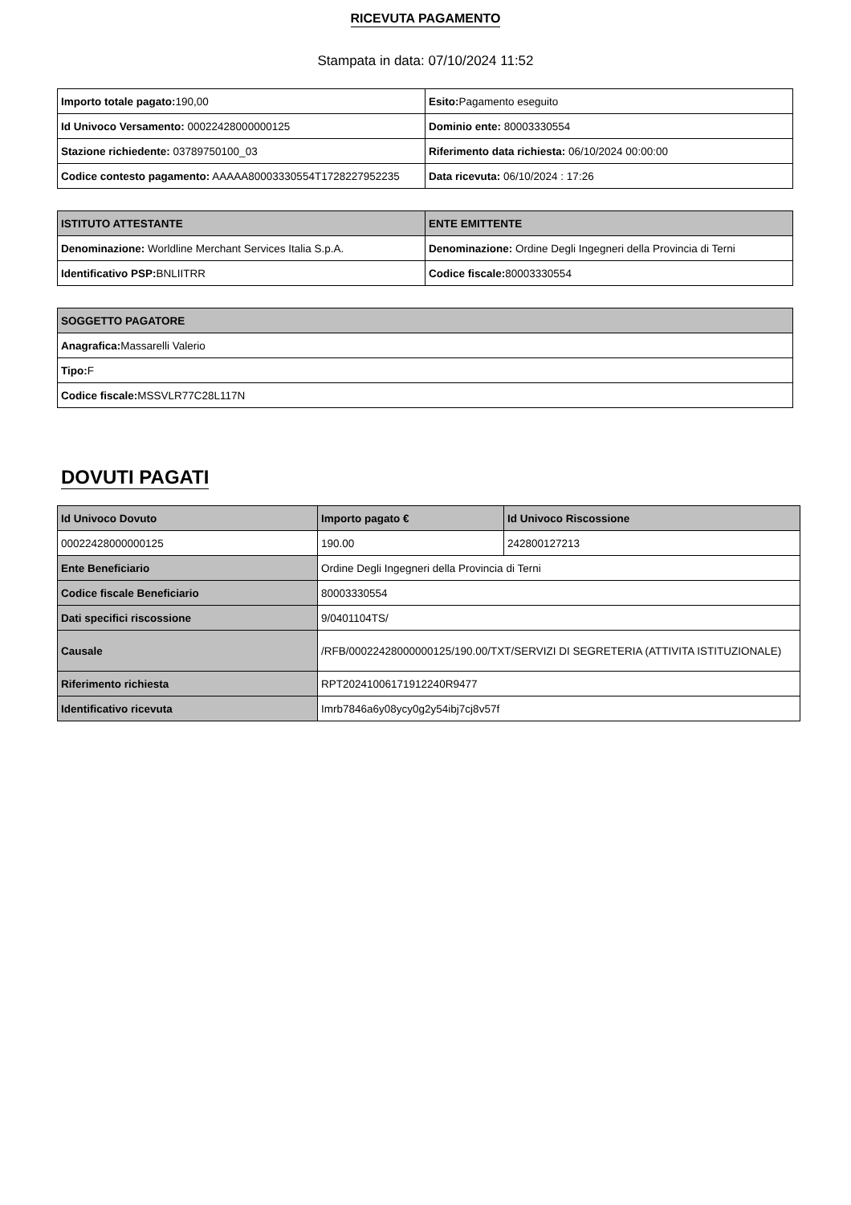RICEVUTA PAGAMENTO
Stampata in data: 07/10/2024 11:52
| Importo totale pagato: 190,00 | Esito: Pagamento eseguito |
| Id Univoco Versamento: 00022428000000125 | Dominio ente: 80003330554 |
| Stazione richiedente: 03789750100_03 | Riferimento data richiesta: 06/10/2024 00:00:00 |
| Codice contesto pagamento: AAAAA80003330554T1728227952235 | Data ricevuta: 06/10/2024 : 17:26 |
| ISTITUTO ATTESTANTE | ENTE EMITTENTE |
| --- | --- |
| Denominazione: Worldline Merchant Services Italia S.p.A. | Denominazione: Ordine Degli Ingegneri della Provincia di Terni |
| Identificativo PSP: BNLIITRR | Codice fiscale: 80003330554 |
| SOGGETTO PAGATORE |
| --- |
| Anagrafica: Massarelli Valerio |
| Tipo: F |
| Codice fiscale: MSSVLR77C28L117N |
DOVUTI PAGATI
| Id Univoco Dovuto | Importo pagato € | Id Univoco Riscossione |
| --- | --- | --- |
| 00022428000000125 | 190.00 | 242800127213 |
| Ente Beneficiario | Ordine Degli Ingegneri della Provincia di Terni | |
| Codice fiscale Beneficiario | 80003330554 | |
| Dati specifici riscossione | 9/0401104TS/ | |
| Causale | /RFB/00022428000000125/190.00/TXT/SERVIZI DI SEGRETERIA (ATTIVITA ISTITUZIONALE) | |
| Riferimento richiesta | RPT20241006171912240R9477 | |
| Identificativo ricevuta | Imrb7846a6y08ycy0g2y54ibj7cj8v57f | |